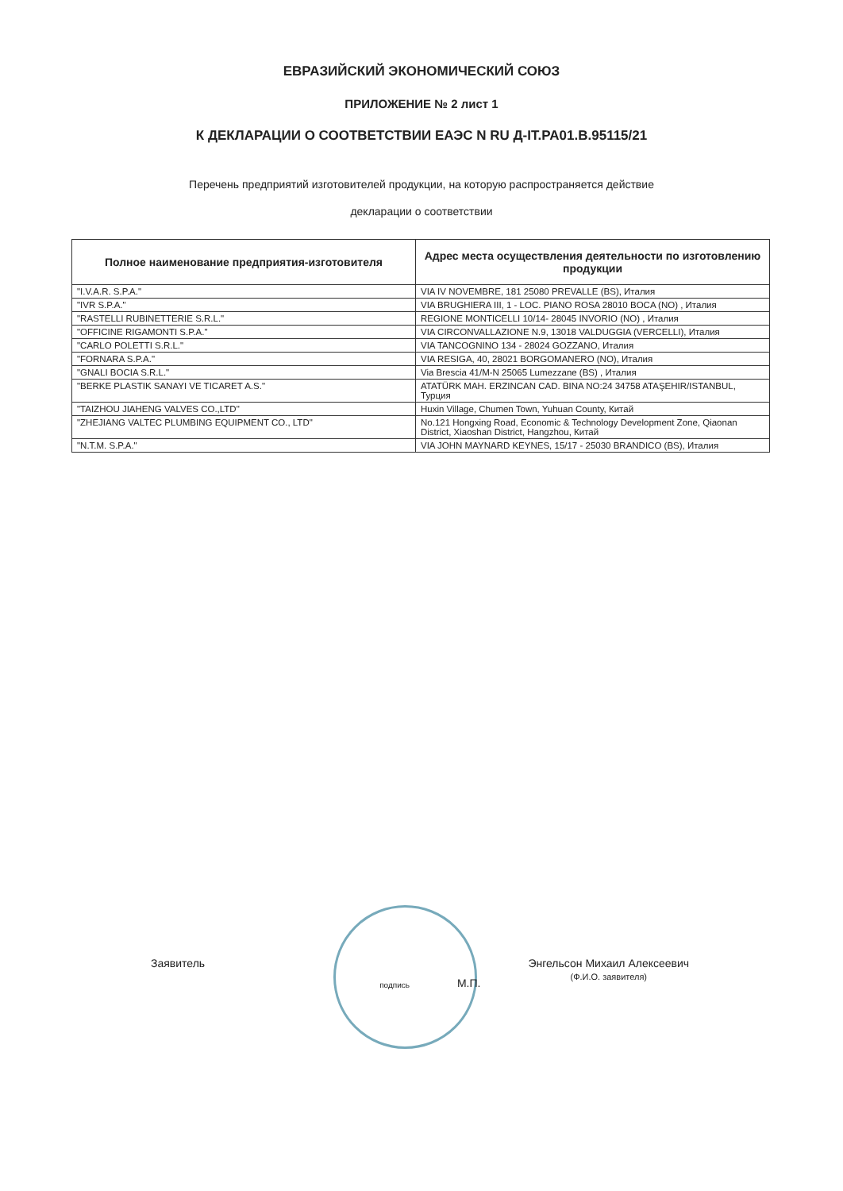ЕВРАЗИЙСКИЙ ЭКОНОМИЧЕСКИЙ СОЮЗ
ПРИЛОЖЕНИЕ № 2 лист 1
К ДЕКЛАРАЦИИ О СООТВЕТСТВИИ ЕАЭС N RU Д-IT.PA01.B.95115/21
Перечень предприятий изготовителей продукции, на которую распространяется действие
декларации о соответствии
| Полное наименование предприятия-изготовителя | Адрес места осуществления деятельности по изготовлению продукции |
| --- | --- |
| "I.V.A.R. S.P.A." | VIA IV NOVEMBRE, 181 25080 PREVALLE (BS), Италия |
| "IVR S.P.A." | VIA BRUGHIERA III, 1 - LOC. PIANO ROSA 28010 BOCA (NO) , Италия |
| "RASTELLI RUBINETTERIE S.R.L." | REGIONE MONTICELLI 10/14- 28045 INVORIO (NO) , Италия |
| "OFFICINE RIGAMONTI S.P.A." | VIA CIRCONVALLAZIONE N.9, 13018 VALDUGGIA (VERCELLI), Италия |
| "CARLO POLETTI S.R.L." | VIA TANCOGNINO 134 - 28024 GOZZANO, Италия |
| "FORNARA S.P.A." | VIA RESIGA, 40, 28021 BORGOMANERO (NO), Италия |
| "GNALI BOCIA S.R.L." | Via Brescia 41/M-N 25065 Lumezzane (BS) , Италия |
| "BERKE PLASTIK SANAYI VE TICARET A.S." | ATATÜRK MAH. ERZINCAN CAD. BINA NO:24 34758 ATAŞEHIR/ISTANBUL, Турция |
| "TAIZHOU JIAHENG VALVES CO.,LTD" | Huxin Village, Chumen Town, Yuhuan County, Китай |
| "ZHEJIANG VALTEC PLUMBING EQUIPMENT CO., LTD" | No.121 Hongxing Road, Economic & Technology Development Zone, Qiaonan District, Xiaoshan District, Hangzhou, Китай |
| "N.T.M. S.P.A." | VIA JOHN MAYNARD KEYNES, 15/17 - 25030 BRANDICO (BS), Италия |
Заявитель
подпись
М.П.
Энгельсон Михаил Алексеевич
(Ф.И.О. заявителя)